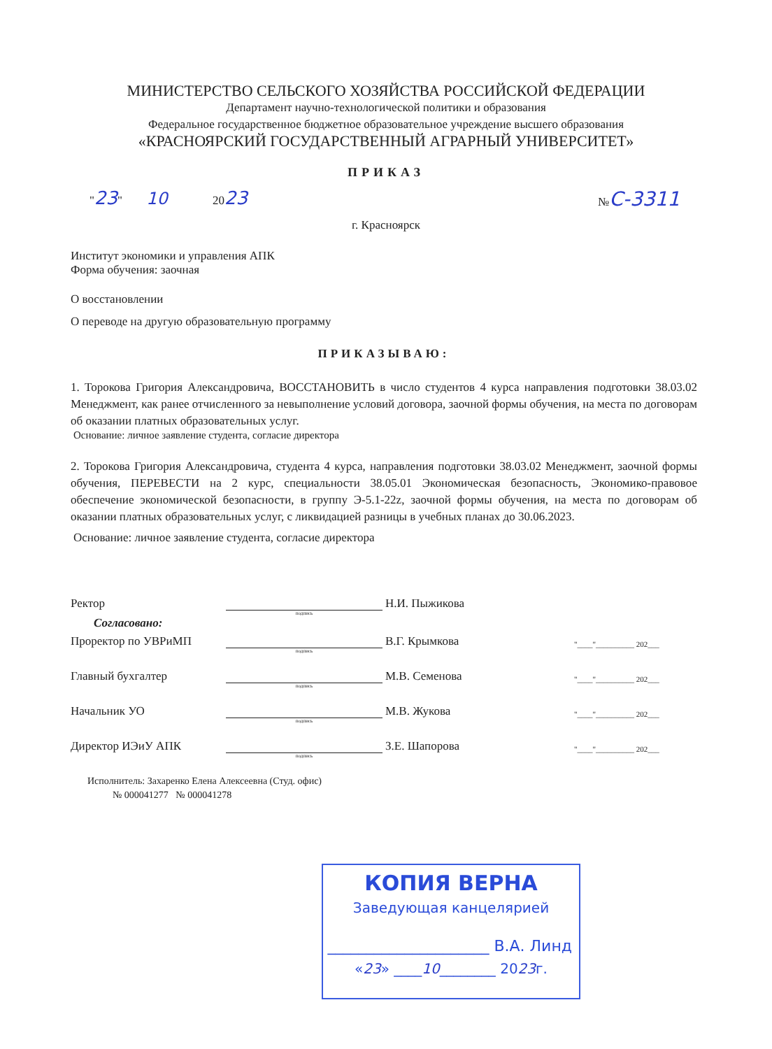МИНИСТЕРСТВО СЕЛЬСКОГО ХОЗЯЙСТВА РОССИЙСКОЙ ФЕДЕРАЦИИ
Департамент научно-технологической политики и образования
Федеральное государственное бюджетное образовательное учреждение высшего образования
«КРАСНОЯРСКИЙ ГОСУДАРСТВЕННЫЙ АГРАРНЫЙ УНИВЕРСИТЕТ»
ПРИКАЗ
"23" 10 2023 №С-3311
г. Красноярск
Институт экономики и управления АПК
Форма обучения: заочная
О восстановлении
О переводе на другую образовательную программу
ПРИКАЗЫВАЮ:
1. Торокова Григория Александровича, ВОССТАНОВИТЬ в число студентов 4 курса направления подготовки 38.03.02 Менеджмент, как ранее отчисленного за невыполнение условий договора, заочной формы обучения, на места по договорам об оказании платных образовательных услуг.
Основание: личное заявление студента, согласие директора
2. Торокова Григория Александровича, студента 4 курса, направления подготовки 38.03.02 Менеджмент, заочной формы обучения, ПЕРЕВЕСТИ на 2 курс, специальности 38.05.01 Экономическая безопасность, Экономико-правовое обеспечение экономической безопасности, в группу Э-5.1-22z, заочной формы обучения, на места по договорам об оказании платных образовательных услуг, с ликвидацией разницы в учебных планах до 30.06.2023.
Основание: личное заявление студента, согласие директора
Ректор Н.И. Пыжикова
подпись
Согласовано:
Проректор по УВРиМП В.Г. Крымкова "____"__________ 202___
подпись
Главный бухгалтер М.В. Семенова "____"__________ 202___
подпись
Начальник УО М.В. Жукова "____"__________ 202___
подпись
Директор ИЭиУ АПК З.Е. Шапорова "____"__________ 202___
подпись
Исполнитель: Захаренко Елена Алексеевна (Студ. офис)
№ 000041277 № 000041278
КОПИЯ ВЕРНА
Заведующая канцелярией
_____________________ В.А. Линд
«23» ____10________ 2023г.